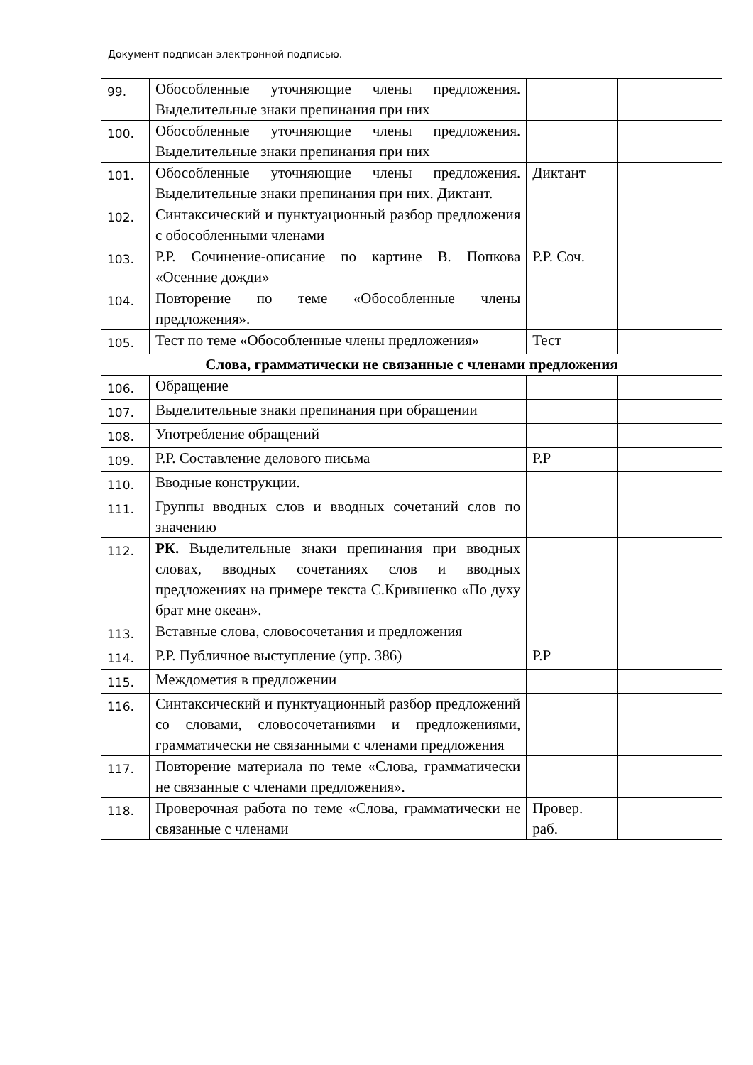Документ подписан электронной подписью.
| 99. | Обособленные уточняющие члены предложения. Выделительные знаки препинания при них | | |
| 100. | Обособленные уточняющие члены предложения. Выделительные знаки препинания при них | | |
| 101. | Обособленные уточняющие члены предложения. Выделительные знаки препинания при них. Диктант. | Диктант | |
| 102. | Синтаксический и пунктуационный разбор предложения с обособленными членами | | |
| 103. | Р.Р. Сочинение-описание по картине В. Попкова «Осенние дожди» | Р.Р. Соч. | |
| 104. | Повторение по теме «Обособленные члены предложения». | | |
| 105. | Тест по теме «Обособленные члены предложения» | Тест | |
| Слова, грамматически не связанные с членами предложения | | | |
| 106. | Обращение | | |
| 107. | Выделительные знаки препинания при обращении | | |
| 108. | Употребление обращений | | |
| 109. | Р.Р. Составление делового письма | Р.Р | |
| 110. | Вводные конструкции. | | |
| 111. | Группы вводных слов и вводных сочетаний слов по значению | | |
| 112. | РК. Выделительные знаки препинания при вводных словах, вводных сочетаниях слов и вводных предложениях на примере текста С.Крившенко «По духу брат мне океан». | | |
| 113. | Вставные слова, словосочетания и предложения | | |
| 114. | Р.Р. Публичное выступление (упр. 386) | Р.Р | |
| 115. | Междометия в предложении | | |
| 116. | Синтаксический и пунктуационный разбор предложений со словами, словосочетаниями и предложениями, грамматически не связанными с членами предложения | | |
| 117. | Повторение материала по теме «Слова, грамматически не связанные с членами предложения». | | |
| 118. | Проверочная работа по теме «Слова, грамматически не связанные с членами | Провер. раб. | |